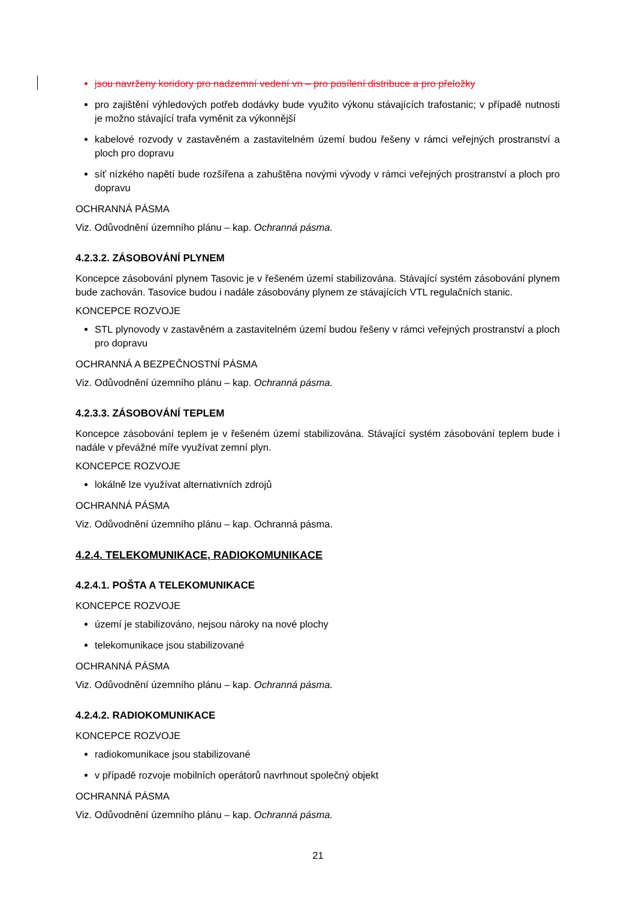jsou navrženy koridory pro nadzemní vedení vn – pro posílení distribuce a pro přeložky
pro zajištění výhledových potřeb dodávky bude využito výkonu stávajících trafostanic; v případě nutnosti je možno stávající trafa vyměnit za výkonnější
kabelové rozvody v zastavěném a zastavitelném území budou řešeny v rámci veřejných prostranství a ploch pro dopravu
síť nízkého napětí bude rozšířena a zahuštěna novými vývody v rámci veřejných prostranství a ploch pro dopravu
OCHRANNÁ PÁSMA
Viz. Odůvodnění územního plánu – kap. Ochranná pásma.
4.2.3.2. ZÁSOBOVÁNÍ PLYNEM
Koncepce zásobování plynem Tasovic je v řešeném území stabilizována. Stávající systém zásobování plynem bude zachován. Tasovice budou i nadále zásobovány plynem ze stávajících VTL regulačních stanic.
KONCEPCE ROZVOJE
STL plynovody v zastavěném a zastavitelném území budou řešeny v rámci veřejných prostranství a ploch pro dopravu
OCHRANNÁ A BEZPEČNOSTNÍ PÁSMA
Viz. Odůvodnění územního plánu – kap. Ochranná pásma.
4.2.3.3. ZÁSOBOVÁNÍ TEPLEM
Koncepce zásobování teplem je v řešeném území stabilizována. Stávající systém zásobování teplem bude i nadále v převážné míře využívat zemní plyn.
KONCEPCE ROZVOJE
lokálně lze využívat alternativních zdrojů
OCHRANNÁ PÁSMA
Viz. Odůvodnění územního plánu – kap. Ochranná pásma.
4.2.4. TELEKOMUNIKACE, RADIOKOMUNIKACE
4.2.4.1. POŠTA A TELEKOMUNIKACE
KONCEPCE ROZVOJE
území je stabilizováno, nejsou nároky na nové plochy
telekomunikace jsou stabilizované
OCHRANNÁ PÁSMA
Viz. Odůvodnění územního plánu – kap. Ochranná pásma.
4.2.4.2. RADIOKOMUNIKACE
KONCEPCE ROZVOJE
radiokomunikace jsou stabilizované
v případě rozvoje mobilních operátorů navrhnout společný objekt
OCHRANNÁ PÁSMA
Viz. Odůvodnění územního plánu – kap. Ochranná pásma.
21